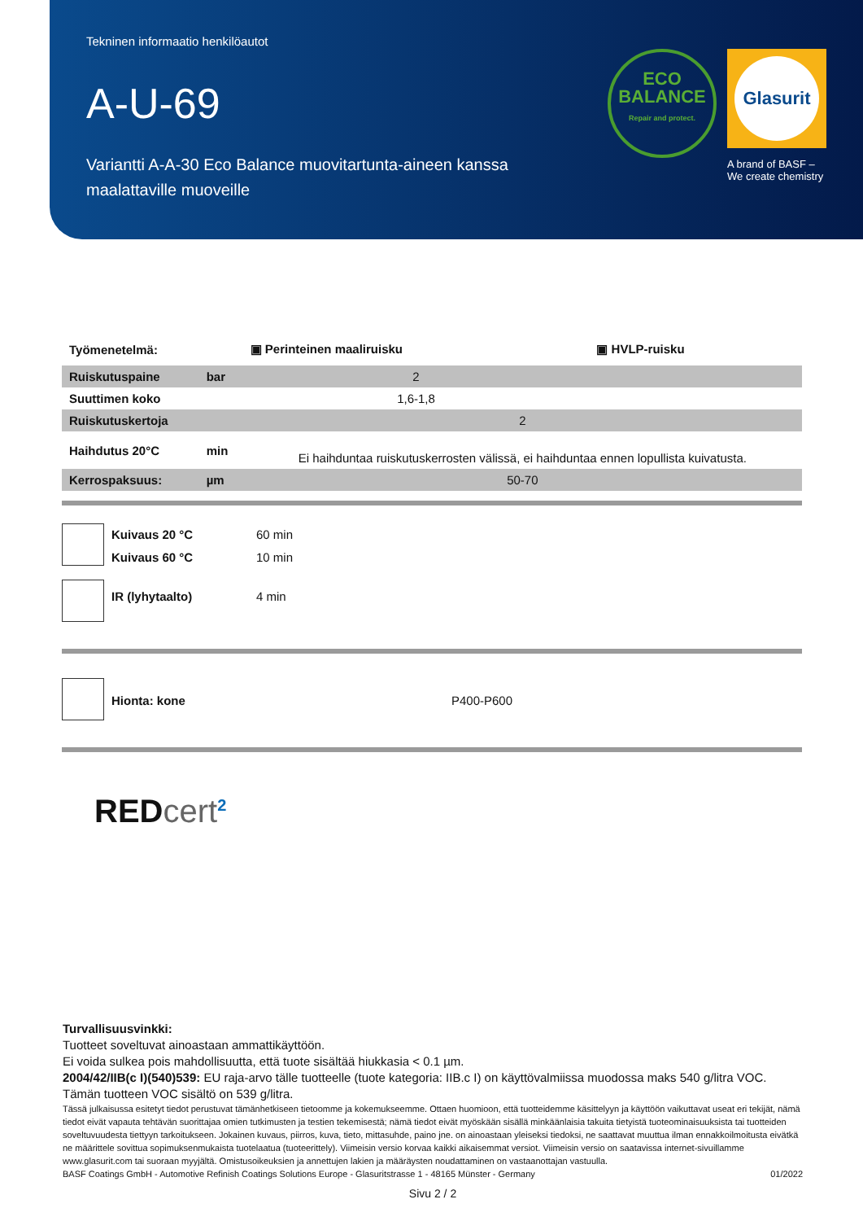Tekninen informaatio henkilöautot
A-U-69
Variantti A-A-30 Eco Balance muovitartunta-aineen kanssa maalattaville muoveille
ECO
BALANCE
Repair and protect.
Glasurit
A brand of BASF –
We create chemistry
| Työmenetelmä: | | ▣ Perinteinen maaliruisku | ▣ HVLP-ruisku |
| Ruiskutuspaine | bar | 2 | |
| Suuttimen koko | | 1,6-1,8 | |
| Ruiskutuskertoja | | 2 | |
| Haihdutus 20°C | min | Ei haihduntaa ruiskutuskerrosten välissä, ei haihduntaa ennen lopullista kuivatusta. | |
| Kerrospaksuus: | µm | 50-70 | |
| | Kuivaus 20 °C | 60 min |
| | Kuivaus 60 °C | 10 min |
| | IR (lyhytaalto) | 4 min |
| | Hionta: kone | P400-P600 |
RED cert<sup>2</sup>
Turvallisuusvinkki:
Tuotteet soveltuvat ainoastaan ammattikäyttöön.
Ei voida sulkea pois mahdollisuutta, että tuote sisältää hiukkasia < 0.1 µm.
2004/42/IIB(c I)(540)539: EU raja-arvo tälle tuotteelle (tuote kategoria: IIB.c I) on käyttövalmiissa muodossa maks 540 g/litra VOC. Tämän tuotteen VOC sisältö on 539 g/litra.
Tässä julkaisussa esitetyt tiedot perustuvat tämänhetkiseen tietoomme ja kokemukseemme. Ottaen huomioon, että tuotteidemme käsittelyyn ja käyttöön vaikuttavat useat eri tekijät, nämä tiedot eivät vapauta tehtävän suorittajaa omien tutkimusten ja testien tekemisestä; nämä tiedot eivät myöskään sisällä minkäänlaisia takuita tietyistä tuoteominaisuuksista tai tuotteiden soveltuvuudesta tiettyyn tarkoitukseen. Jokainen kuvaus, piirros, kuva, tieto, mittasuhde, paino jne. on ainoastaan yleiseksi tiedoksi, ne saattavat muuttua ilman ennakkoilmoitusta eivätkä ne määrittele sovittua sopimuksenmukaista tuotelaatua (tuoteerittely). Viimeisin versio korvaa kaikki aikaisemmat versiot. Viimeisin versio on saatavissa internet-sivuillamme www.glasurit.com tai suoraan myyjältä. Omistusoikeuksien ja annettujen lakien ja määräysten noudattaminen on vastaanottajan vastuulla.
BASF Coatings GmbH - Automotive Refinish Coatings Solutions Europe - Glasuritstrasse 1 - 48165 Münster - Germany 01/2022
Sivu 2 / 2